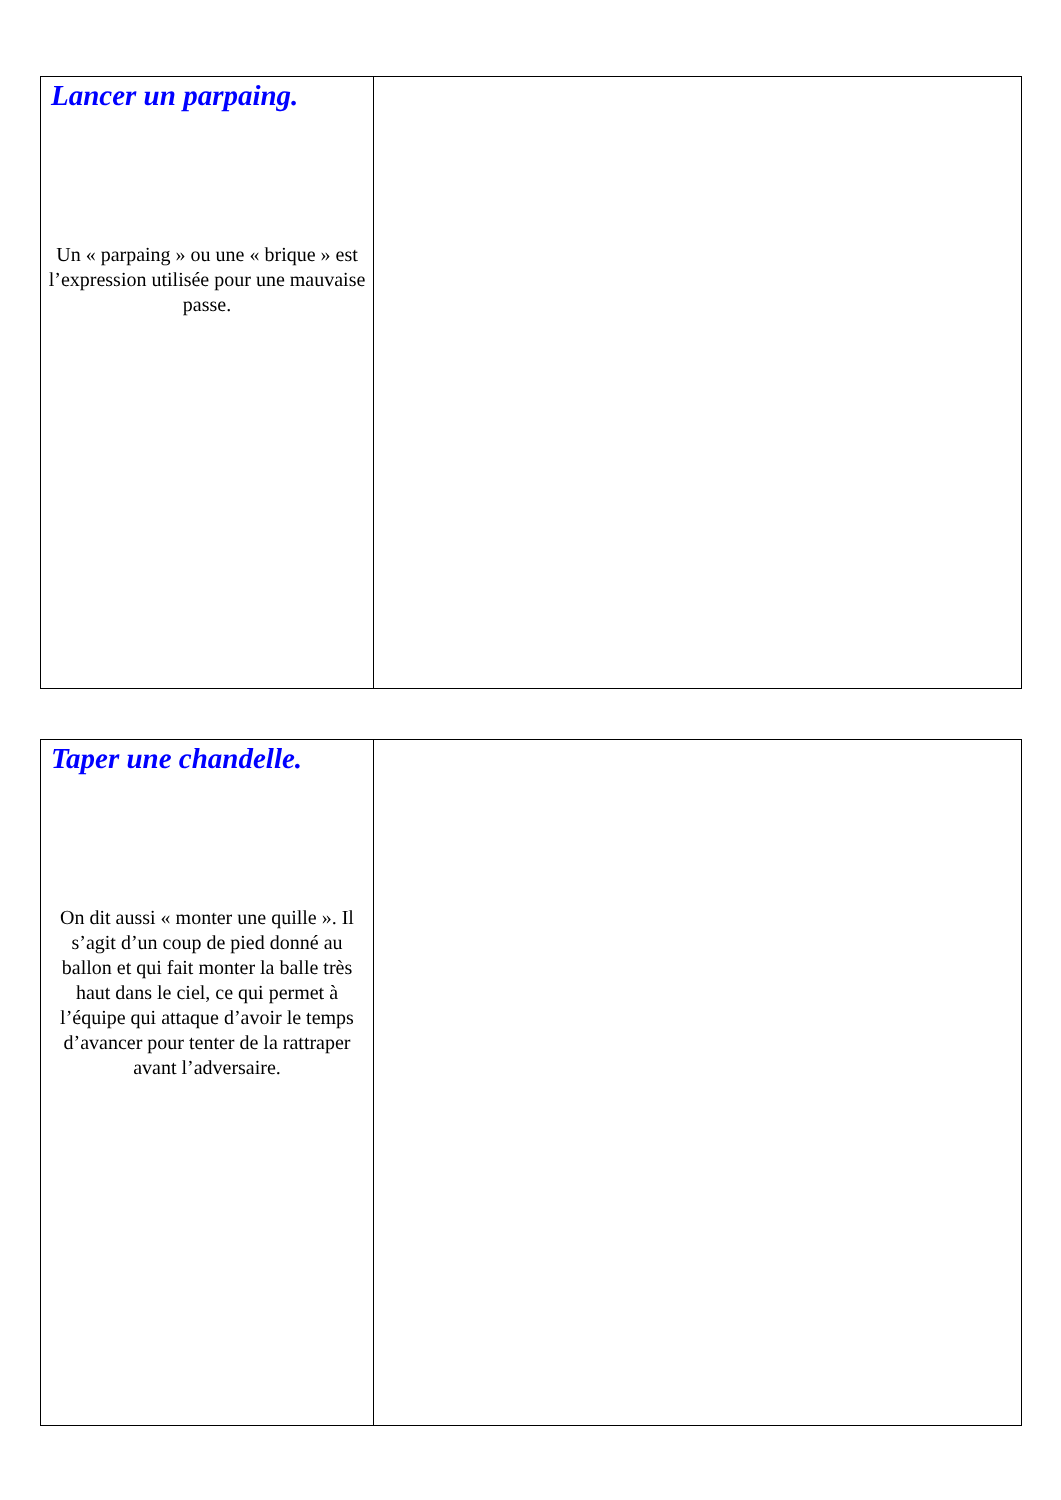| Lancer un parpaing. Un « parpaing » ou une « brique » est l’expression utilisée pour une mauvaise passe. | |
| Taper une chandelle. On dit aussi « monter une quille ». Il s’agit d’un coup de pied donné au ballon et qui fait monter la balle très haut dans le ciel, ce qui permet à l’équipe qui attaque d’avoir le temps d’avancer pour tenter de la rattraper avant l’adversaire. | |